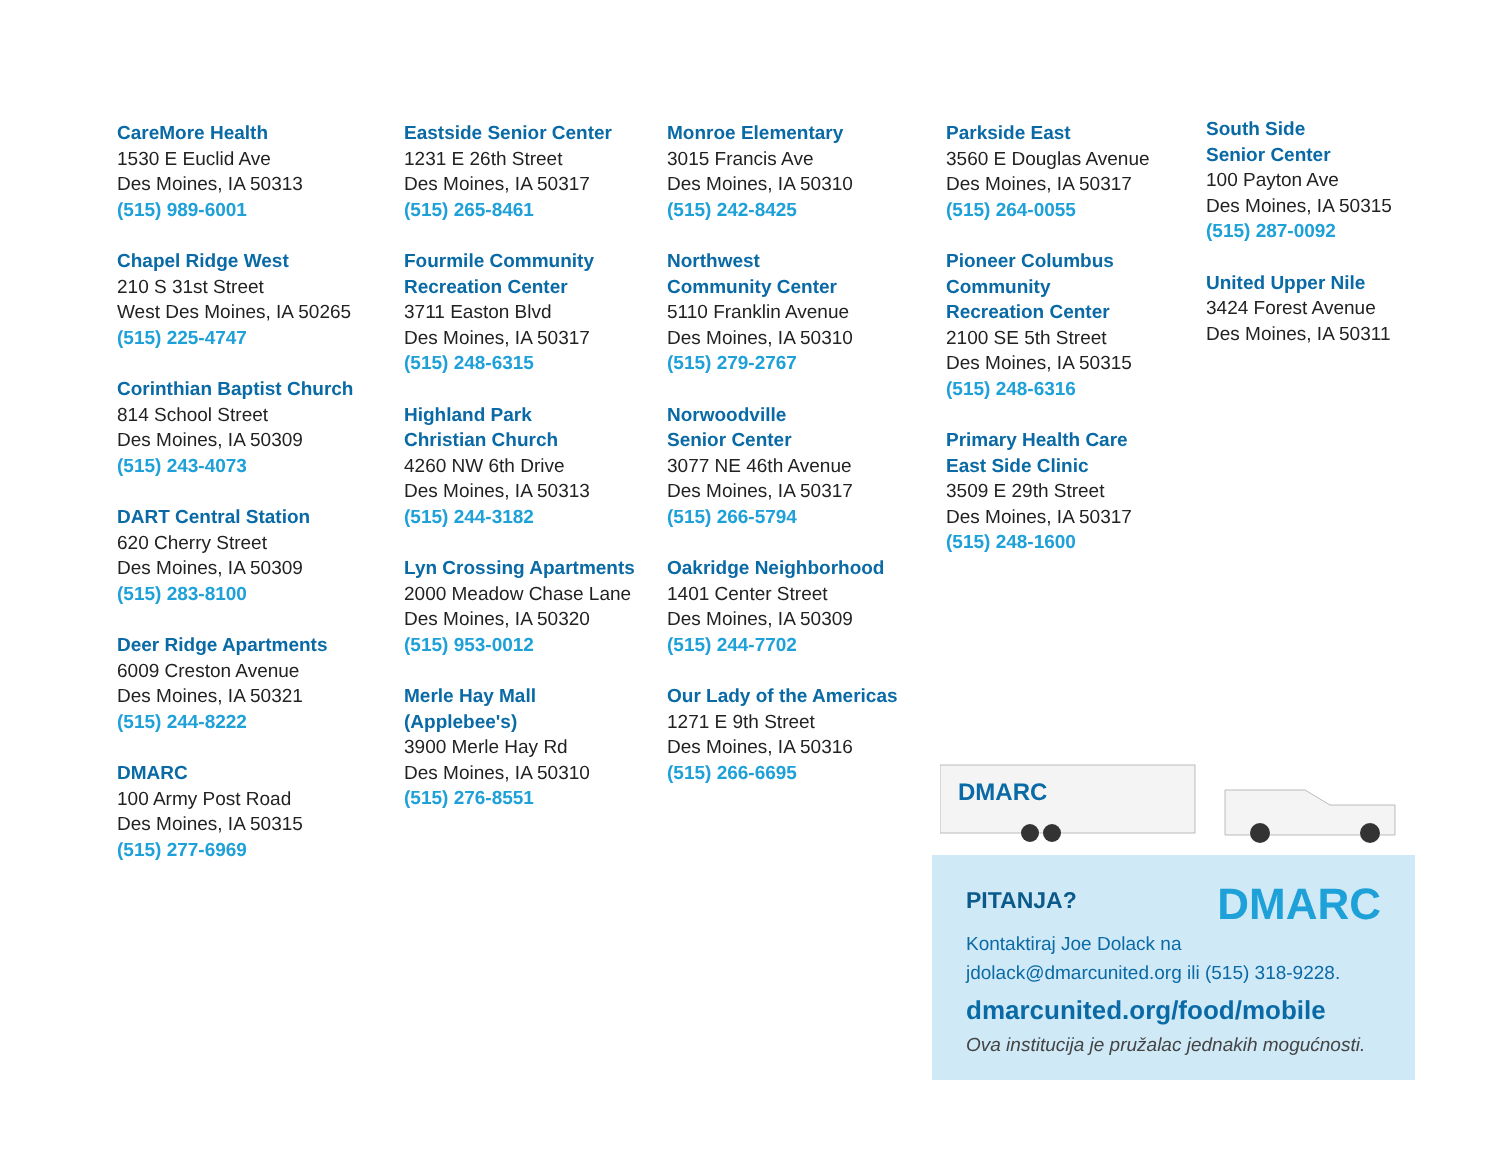CareMore Health
1530 E Euclid Ave
Des Moines, IA 50313
(515) 989-6001
Chapel Ridge West
210 S 31st Street
West Des Moines, IA 50265
(515) 225-4747
Corinthian Baptist Church
814 School Street
Des Moines, IA 50309
(515) 243-4073
DART Central Station
620 Cherry Street
Des Moines, IA 50309
(515) 283-8100
Deer Ridge Apartments
6009 Creston Avenue
Des Moines, IA 50321
(515) 244-8222
DMARC
100 Army Post Road
Des Moines, IA 50315
(515) 277-6969
Eastside Senior Center
1231 E 26th Street
Des Moines, IA 50317
(515) 265-8461
Fourmile Community
Recreation Center
3711 Easton Blvd
Des Moines, IA 50317
(515) 248-6315
Highland Park
Christian Church
4260 NW 6th Drive
Des Moines, IA 50313
(515) 244-3182
Lyn Crossing Apartments
2000 Meadow Chase Lane
Des Moines, IA 50320
(515) 953-0012
Merle Hay Mall
(Applebee's)
3900 Merle Hay Rd
Des Moines, IA 50310
(515) 276-8551
Monroe Elementary
3015 Francis Ave
Des Moines, IA 50310
(515) 242-8425
Northwest
Community Center
5110 Franklin Avenue
Des Moines, IA 50310
(515) 279-2767
Norwoodville
Senior Center
3077 NE 46th Avenue
Des Moines, IA 50317
(515) 266-5794
Oakridge Neighborhood
1401 Center Street
Des Moines, IA 50309
(515) 244-7702
Our Lady of the Americas
1271 E 9th Street
Des Moines, IA 50316
(515) 266-6695
Parkside East
3560 E Douglas Avenue
Des Moines, IA 50317
(515) 264-0055
Pioneer Columbus
Community
Recreation Center
2100 SE 5th Street
Des Moines, IA 50315
(515) 248-6316
Primary Health Care
East Side Clinic
3509 E 29th Street
Des Moines, IA 50317
(515) 248-1600
South Side
Senior Center
100 Payton Ave
Des Moines, IA 50315
(515) 287-0092
United Upper Nile
3424 Forest Avenue
Des Moines, IA 50311
DMARC
PITANJA?
DMARC
Kontaktiraj Joe Dolack na
jdolack@dmarcunited.org ili (515) 318-9228.
dmarcunited.org/food/mobile
Ova institucija je pružalac jednakih mogućnosti.